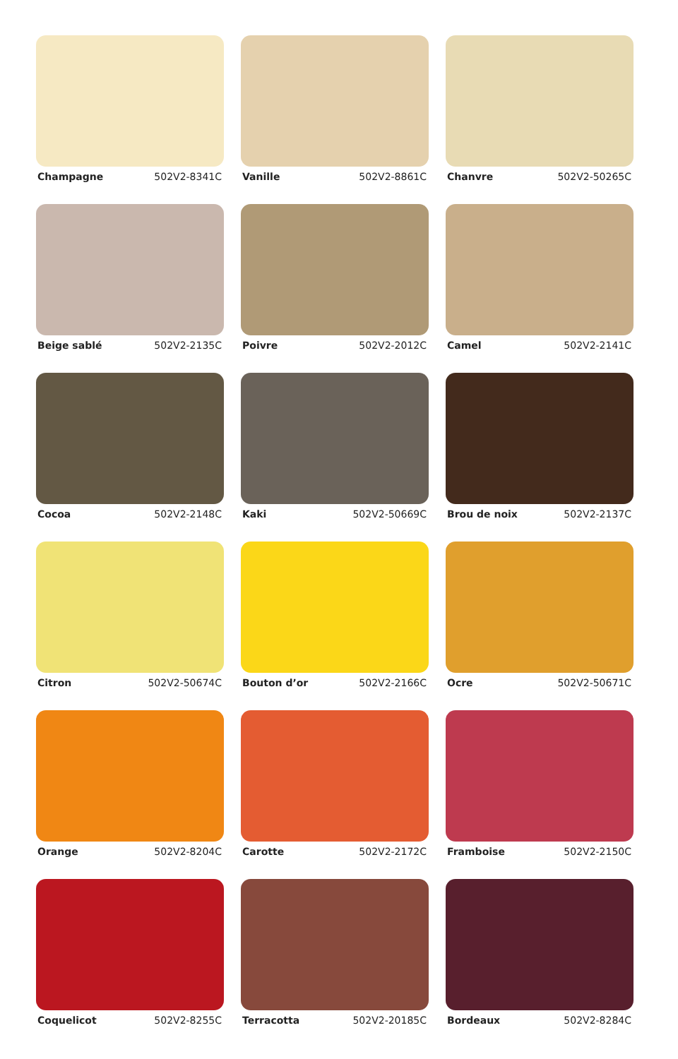Champagne 502V2-8341C
Vanille 502V2-8861C
Chanvre 502V2-50265C
Beige sablé 502V2-2135C
Poivre 502V2-2012C
Camel 502V2-2141C
Cocoa 502V2-2148C
Kaki 502V2-50669C
Brou de noix 502V2-2137C
Citron 502V2-50674C
Bouton d’or 502V2-2166C
Ocre 502V2-50671C
Orange 502V2-8204C
Carotte 502V2-2172C
Framboise 502V2-2150C
Coquelicot 502V2-8255C
Terracotta 502V2-20185C
Bordeaux 502V2-8284C